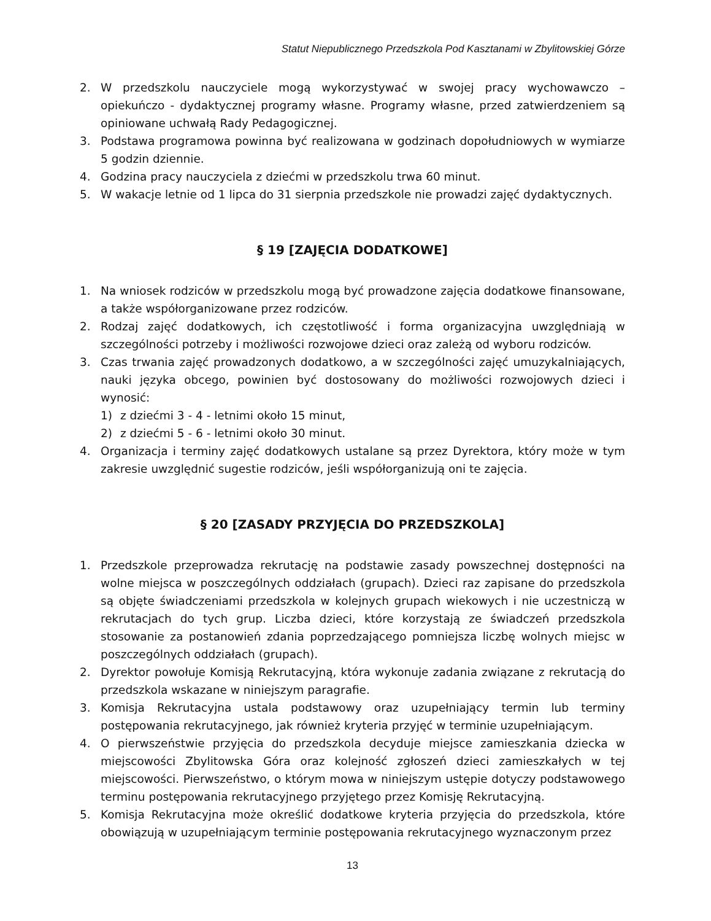Statut Niepublicznego Przedszkola Pod Kasztanami w Zbylitowskiej Górze
2. W przedszkolu nauczyciele mogą wykorzystywać w swojej pracy wychowawczo – opiekuńczo - dydaktycznej programy własne. Programy własne, przed zatwierdzeniem są opiniowane uchwałą Rady Pedagogicznej.
3. Podstawa programowa powinna być realizowana w godzinach dopołudniowych w wymiarze 5 godzin dziennie.
4. Godzina pracy nauczyciela z dziećmi w przedszkolu trwa 60 minut.
5. W wakacje letnie od 1 lipca do 31 sierpnia przedszkole nie prowadzi zajęć dydaktycznych.
§ 19 [ZAJĘCIA DODATKOWE]
1. Na wniosek rodziców w przedszkolu mogą być prowadzone zajęcia dodatkowe finansowane, a także współorganizowane przez rodziców.
2. Rodzaj zajęć dodatkowych, ich częstotliwość i forma organizacyjna uwzględniają w szczególności potrzeby i możliwości rozwojowe dzieci oraz zależą od wyboru rodziców.
3. Czas trwania zajęć prowadzonych dodatkowo, a w szczególności zajęć umuzykalniających, nauki języka obcego, powinien być dostosowany do możliwości rozwojowych dzieci i wynosić:
1) z dziećmi 3 - 4 - letnimi około 15 minut,
2) z dziećmi 5 - 6 - letnimi około 30 minut.
4. Organizacja i terminy zajęć dodatkowych ustalane są przez Dyrektora, który może w tym zakresie uwzględnić sugestie rodziców, jeśli współorganizują oni te zajęcia.
§ 20 [ZASADY PRZYJĘCIA DO PRZEDSZKOLA]
1. Przedszkole przeprowadza rekrutację na podstawie zasady powszechnej dostępności na wolne miejsca w poszczególnych oddziałach (grupach). Dzieci raz zapisane do przedszkola są objęte świadczeniami przedszkola w kolejnych grupach wiekowych i nie uczestniczą w rekrutacjach do tych grup. Liczba dzieci, które korzystają ze świadczeń przedszkola stosowanie za postanowień zdania poprzedzającego pomniejsza liczbę wolnych miejsc w poszczególnych oddziałach (grupach).
2. Dyrektor powołuje Komisją Rekrutacyjną, która wykonuje zadania związane z rekrutacją do przedszkola wskazane w niniejszym paragrafie.
3. Komisja Rekrutacyjna ustala podstawowy oraz uzupełniający termin lub terminy postępowania rekrutacyjnego, jak również kryteria przyjęć w terminie uzupełniającym.
4. O pierwszeństwie przyjęcia do przedszkola decyduje miejsce zamieszkania dziecka w miejscowości Zbylitowska Góra oraz kolejność zgłoszeń dzieci zamieszkałych w tej miejscowości. Pierwszeństwo, o którym mowa w niniejszym ustępie dotyczy podstawowego terminu postępowania rekrutacyjnego przyjętego przez Komisję Rekrutacyjną.
5. Komisja Rekrutacyjna może określić dodatkowe kryteria przyjęcia do przedszkola, które obowiązują w uzupełniającym terminie postępowania rekrutacyjnego wyznaczonym przez
13